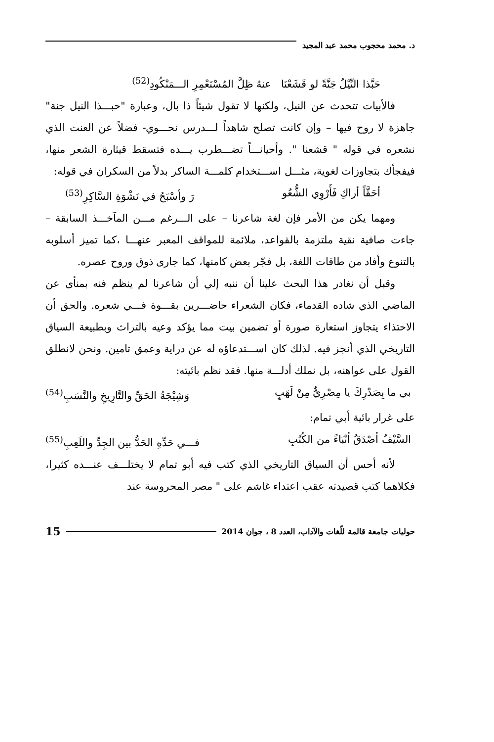د. محمد محجوب محمد عبد المجيد
حَبَّذا النِّيْلُ جَنَّةً لو قَشَعْنَا عنهُ ظِلَّ المُسْتَعْمِرِ الـــمَنْكُودِ<sup>(52)</sup>
فالأبيات تتحدث عن النيل، ولكنها لا تقول شيئاً ذا بال، وعبارة "حبـــذا النيل جنة" جاهزة لا روح فيها – وإن كانت تصلح شاهداً لـــدرس نحـــوي- فضلاً عن العنت الذي نشعره في قوله " قشعنا ". وأحيانـــاً تضـــطرب يـــده فتسقط قيثارة الشعر منها، فيفجأك بتجاوزات لغوية، مثـــل اســـتخدام كلمـــة الساكر بدلاً من السكران في قوله:
أحَقَّاً أراكِ فَأَرْوِي الشُّعُو رَ وأسْبَحُ في نَشْوَةِ السَّاكِرِ<sup>(53)</sup>
ومهما يكن من الأمر فإن لغة شاعرنا – على الـــرغم مـــن المآخـــذ السابقة – جاءت صافية نقية ملتزمة بالقواعد، ملائمة للمواقف المعبر عنهـــا ،كما تميز أسلوبه بالتنوع وأفاد من طاقات اللغة، بل فجّر بعض كامنها، كما جارى ذوق وروح عصره.
وقبل أن نغادر هذا البحث علينا أن ننبه إلي أن شاعرنا لم ينظم فنه بمنأى عن الماضي الذي شاده القدماء، فكان الشعراء حاضـــرين بقـــوة فـــي شعره. والحق أن الاحتذاء يتجاوز استعارة صورة أو تضمين بيت مما يؤكد وعيه بالتراث وبطبيعة السياق التاريخي الذي أنجز فيه. لذلك كان اســـتدعاؤه له عن دراية وعمق تامين. ونحن لانطلق القول على عواهنه، بل نملك أدلـــة منها. فقد نظم بائيته:
بي ما بِصَدْرِكَ يا مِصْرِيٌّ مِنْ لَهَبٍ وَشِيْجَةُ الحَقِّ والتَّارِيخِ والنَّسَبِ<sup>(54)</sup>
على غرار بائية أبي تمام:
السَّيْفُ أصْدَقُ أنْبَاءً من الكُتُبِ فـــي حَدِّهِ الحَدُّ بين الجِدِّ واللَعِبِ<sup>(55)</sup>
لأنه أحس أن السياق التاريخي الذي كتب فيه أبو تمام لا يختلـــف عنـــده كثيرا، فكلاهما كتب قصيدته عقب اعتداء غاشم على " مصر المحروسة عند
حوليات جامعة قالمة للّغات والآداب، العدد 8 ، جوان 2014 15